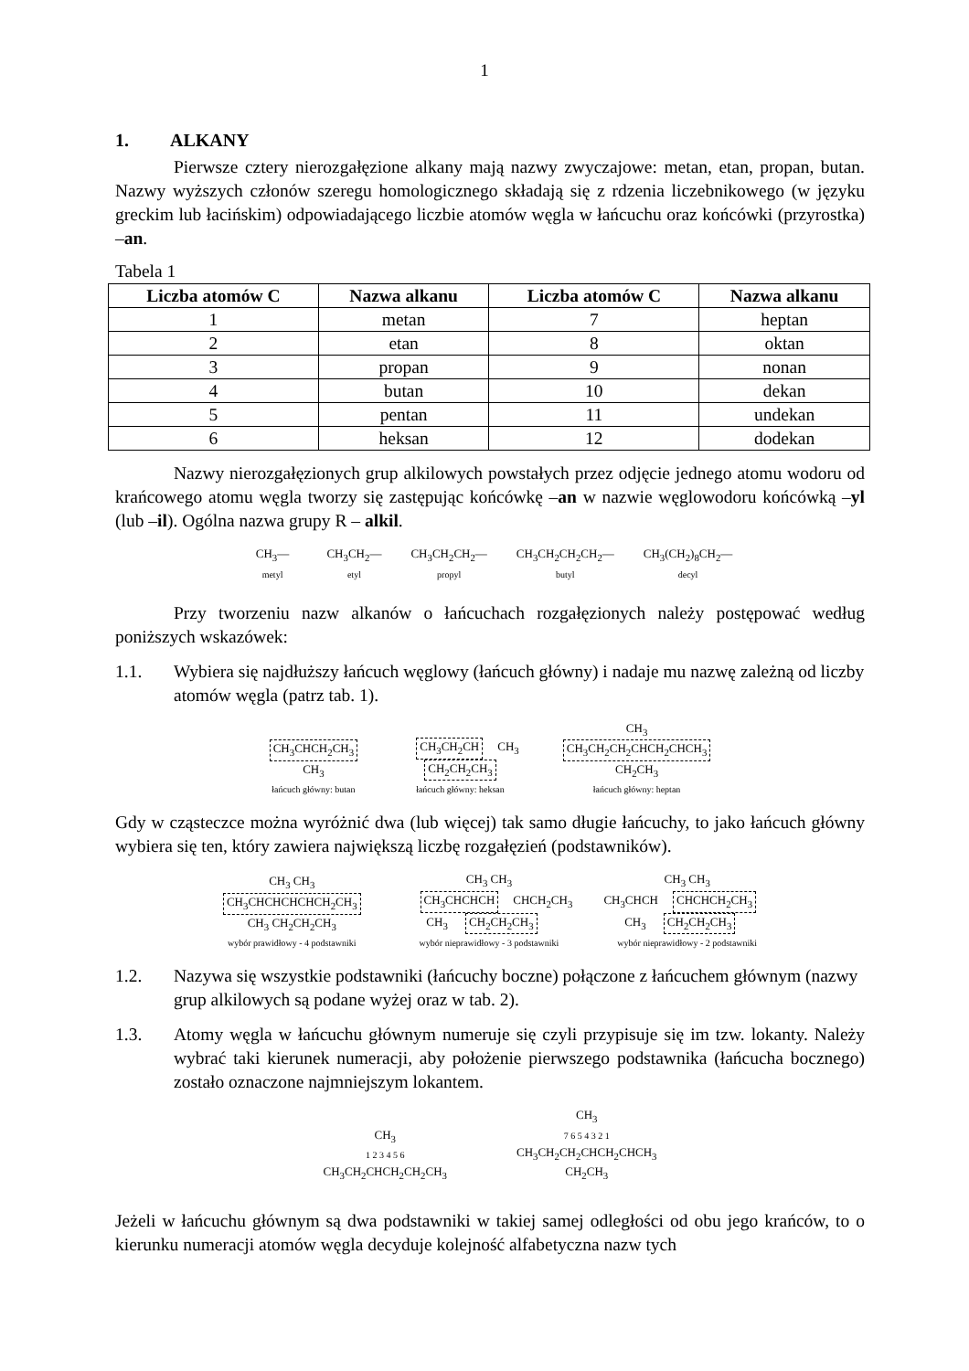1
1. ALKANY
Pierwsze cztery nierozgałęzione alkany mają nazwy zwyczajowe: metan, etan, propan, butan. Nazwy wyższych członów szeregu homologicznego składają się z rdzenia liczebnikowego (w języku greckim lub łacińskim) odpowiadającego liczbie atomów węgla w łańcuchu oraz końcówki (przyrostka) –an.
Tabela 1
| Liczba atomów C | Nazwa alkanu | Liczba atomów C | Nazwa alkanu |
| --- | --- | --- | --- |
| 1 | metan | 7 | heptan |
| 2 | etan | 8 | oktan |
| 3 | propan | 9 | nonan |
| 4 | butan | 10 | dekan |
| 5 | pentan | 11 | undekan |
| 6 | heksan | 12 | dodekan |
Nazwy nierozgałęzionych grup alkilowych powstałych przez odjęcie jednego atomu wodoru od krańcowego atomu węgla tworzy się zastępując końcówkę –an w nazwie węglowodoru końcówką –yl (lub –il). Ogólna nazwa grupy R – alkil.
CH<sub>3</sub>—
metyl CH<sub>3</sub>CH<sub>2</sub>—
etyl CH<sub>3</sub>CH<sub>2</sub>CH<sub>2</sub>—
propyl CH<sub>3</sub>CH<sub>2</sub>CH<sub>2</sub>CH<sub>2</sub>—
butyl CH<sub>3</sub>(CH<sub>2</sub>)<sub>8</sub>CH<sub>2</sub>—
decyl
Przy tworzeniu nazw alkanów o łańcuchach rozgałęzionych należy postępować według poniższych wskazówek:
1.1. Wybiera się najdłuższy łańcuch węglowy (łańcuch główny) i nadaje mu nazwę zależną od liczby atomów węgla (patrz tab. 1).
CH<sub>3</sub>CHCH<sub>2</sub>CH<sub>3</sub>
CH<sub>3</sub>
łańcuch główny: butan CH<sub>3</sub>CH<sub>2</sub>CH CH<sub>3</sub>
CH<sub>2</sub>CH<sub>2</sub>CH<sub>3</sub>
łańcuch główny: heksan CH<sub>3</sub>
CH<sub>3</sub>CH<sub>2</sub>CH<sub>2</sub>CHCH<sub>2</sub>CHCH<sub>3</sub>
CH<sub>2</sub>CH<sub>3</sub>
łańcuch główny: heptan
Gdy w cząsteczce można wyróżnić dwa (lub więcej) tak samo długie łańcuchy, to jako łańcuch główny wybiera się ten, który zawiera największą liczbę rozgałęzień (podstawników).
CH<sub>3</sub> CH<sub>3</sub>
CH<sub>3</sub>CHCHCHCHCH<sub>2</sub>CH<sub>3</sub>
CH<sub>3</sub> CH<sub>2</sub>CH<sub>2</sub>CH<sub>3</sub>
wybór prawidłowy - 4 podstawniki CH<sub>3</sub> CH<sub>3</sub>
CH<sub>3</sub>CHCHCH CHCH<sub>2</sub>CH<sub>3</sub>
CH<sub>3</sub> CH<sub>2</sub>CH<sub>2</sub>CH<sub>3</sub>
wybór nieprawidłowy - 3 podstawniki CH<sub>3</sub> CH<sub>3</sub>
CH<sub>3</sub>CHCH CHCHCH<sub>2</sub>CH<sub>3</sub>
CH<sub>3</sub> CH<sub>2</sub>CH<sub>2</sub>CH<sub>3</sub>
wybór nieprawidłowy - 2 podstawniki
1.2. Nazywa się wszystkie podstawniki (łańcuchy boczne) połączone z łańcuchem głównym (nazwy grup alkilowych są podane wyżej oraz w tab. 2).
1.3. Atomy węgla w łańcuchu głównym numeruje się czyli przypisuje się im tzw. lokanty. Należy wybrać taki kierunek numeracji, aby położenie pierwszego podstawnika (łańcucha bocznego) zostało oznaczone najmniejszym lokantem.
CH<sub>3</sub>
1 2 3 4 5 6
CH<sub>3</sub>CH<sub>2</sub>CHCH<sub>2</sub>CH<sub>2</sub>CH<sub>3</sub> CH<sub>3</sub>
7 6 5 4 3 2 1
CH<sub>3</sub>CH<sub>2</sub>CH<sub>2</sub>CHCH<sub>2</sub>CHCH<sub>3</sub>
CH<sub>2</sub>CH<sub>3</sub>
Jeżeli w łańcuchu głównym są dwa podstawniki w takiej samej odległości od obu jego krańców, to o kierunku numeracji atomów węgla decyduje kolejność alfabetyczna nazw tych